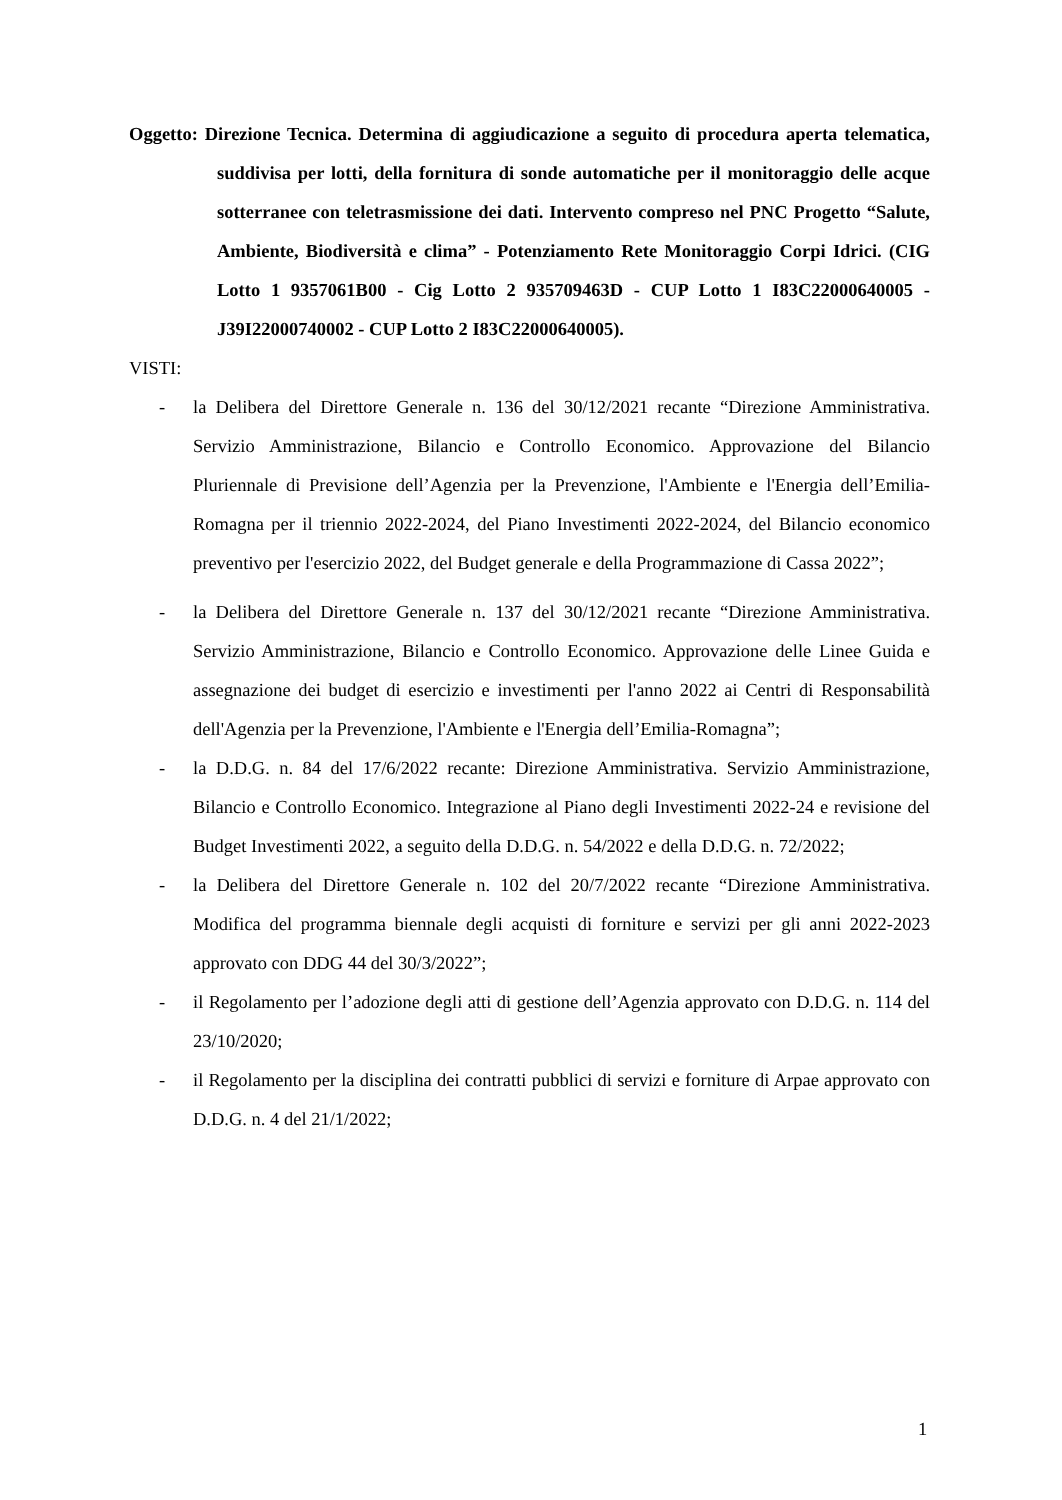Oggetto: Direzione Tecnica. Determina di aggiudicazione a seguito di procedura aperta telematica, suddivisa per lotti, della fornitura di sonde automatiche per il monitoraggio delle acque sotterranee con teletrasmissione dei dati. Intervento compreso nel PNC Progetto “Salute, Ambiente, Biodiversità e clima” - Potenziamento Rete Monitoraggio Corpi Idrici. (CIG Lotto 1 9357061B00 - Cig Lotto 2 935709463D - CUP Lotto 1 I83C22000640005 - J39I22000740002 - CUP Lotto 2 I83C22000640005).
VISTI:
- la Delibera del Direttore Generale n. 136 del 30/12/2021 recante “Direzione Amministrativa. Servizio Amministrazione, Bilancio e Controllo Economico. Approvazione del Bilancio Pluriennale di Previsione dell’Agenzia per la Prevenzione, l'Ambiente e l'Energia dell’Emilia-Romagna per il triennio 2022-2024, del Piano Investimenti 2022-2024, del Bilancio economico preventivo per l'esercizio 2022, del Budget generale e della Programmazione di Cassa 2022”;
- la Delibera del Direttore Generale n. 137 del 30/12/2021 recante “Direzione Amministrativa. Servizio Amministrazione, Bilancio e Controllo Economico. Approvazione delle Linee Guida e assegnazione dei budget di esercizio e investimenti per l'anno 2022 ai Centri di Responsabilità dell'Agenzia per la Prevenzione, l'Ambiente e l'Energia dell’Emilia-Romagna”;
- la D.D.G. n. 84 del 17/6/2022 recante: Direzione Amministrativa. Servizio Amministrazione, Bilancio e Controllo Economico. Integrazione al Piano degli Investimenti 2022-24 e revisione del Budget Investimenti 2022, a seguito della D.D.G. n. 54/2022 e della D.D.G. n. 72/2022;
- la Delibera del Direttore Generale n. 102 del 20/7/2022 recante “Direzione Amministrativa. Modifica del programma biennale degli acquisti di forniture e servizi per gli anni 2022-2023 approvato con DDG 44 del 30/3/2022”;
- il Regolamento per l’adozione degli atti di gestione dell’Agenzia approvato con D.D.G. n. 114 del 23/10/2020;
- il Regolamento per la disciplina dei contratti pubblici di servizi e forniture di Arpae approvato con D.D.G. n. 4 del 21/1/2022;
1